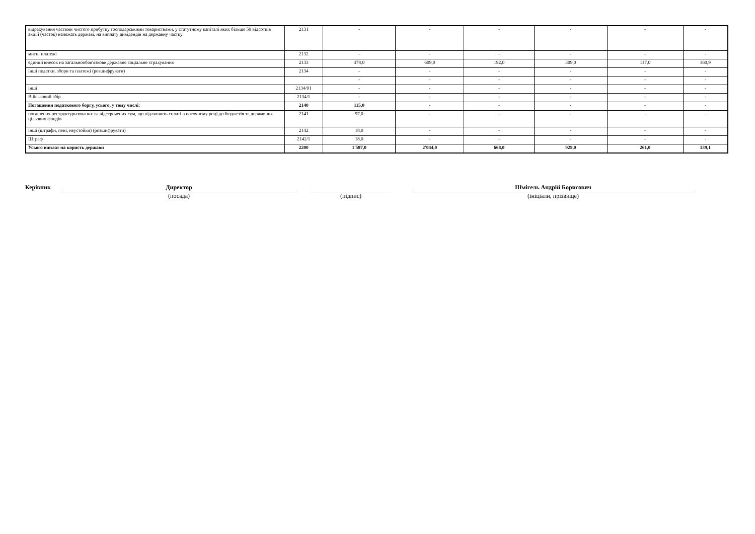| відрахування частини чистого прибутку господарськими товариствами, у статутному капіталі яких більше 50 відсотків акцій (часток) належать державі, на виплату дивідендів на державну частку | 2131 | - | - | - | - | - | - |
| митні платежі | 2132 | - | - | - | - | - | - |
| єдиний внесок на загальнообов'язкове державне соціальне страхування | 2133 | 478,0 | 609,0 | 192,0 | 309,0 | 117,0 | 160,9 |
| інші податки, збори та платежі (розшифрувати) | 2134 | - | - | - | - | - | - |
| | | - | - | - | - | - | - |
| інші | 2134/01 | - | - | - | - | - | - |
| Військовий збір | 2134/1 | - | - | - | - | - | - |
| Погашення податкового боргу, усього, у тому числі: | 2140 | 115,0 | - | - | - | - | - |
| погашення реструктуризованих та відстрочених сум, що підлягають сплаті в поточному році до бюджетів та державних цільових фондів | 2141 | 97,0 | - | - | - | - | - |
| інші (штрафи, пені, неустойки) (розшифрувати) | 2142 | 18,0 | - | - | - | - | - |
| Штраф | 2142/1 | 18,0 | - | - | - | - | - |
| Усього виплат на користь держави | 2200 | 1'587,0 | 2'044,0 | 668,0 | 929,0 | 261,0 | 139,1 |
Керівник
Директор
(посада)
(підпис)
Шмігель Андрій Борисович
(ініціали, прізвище)